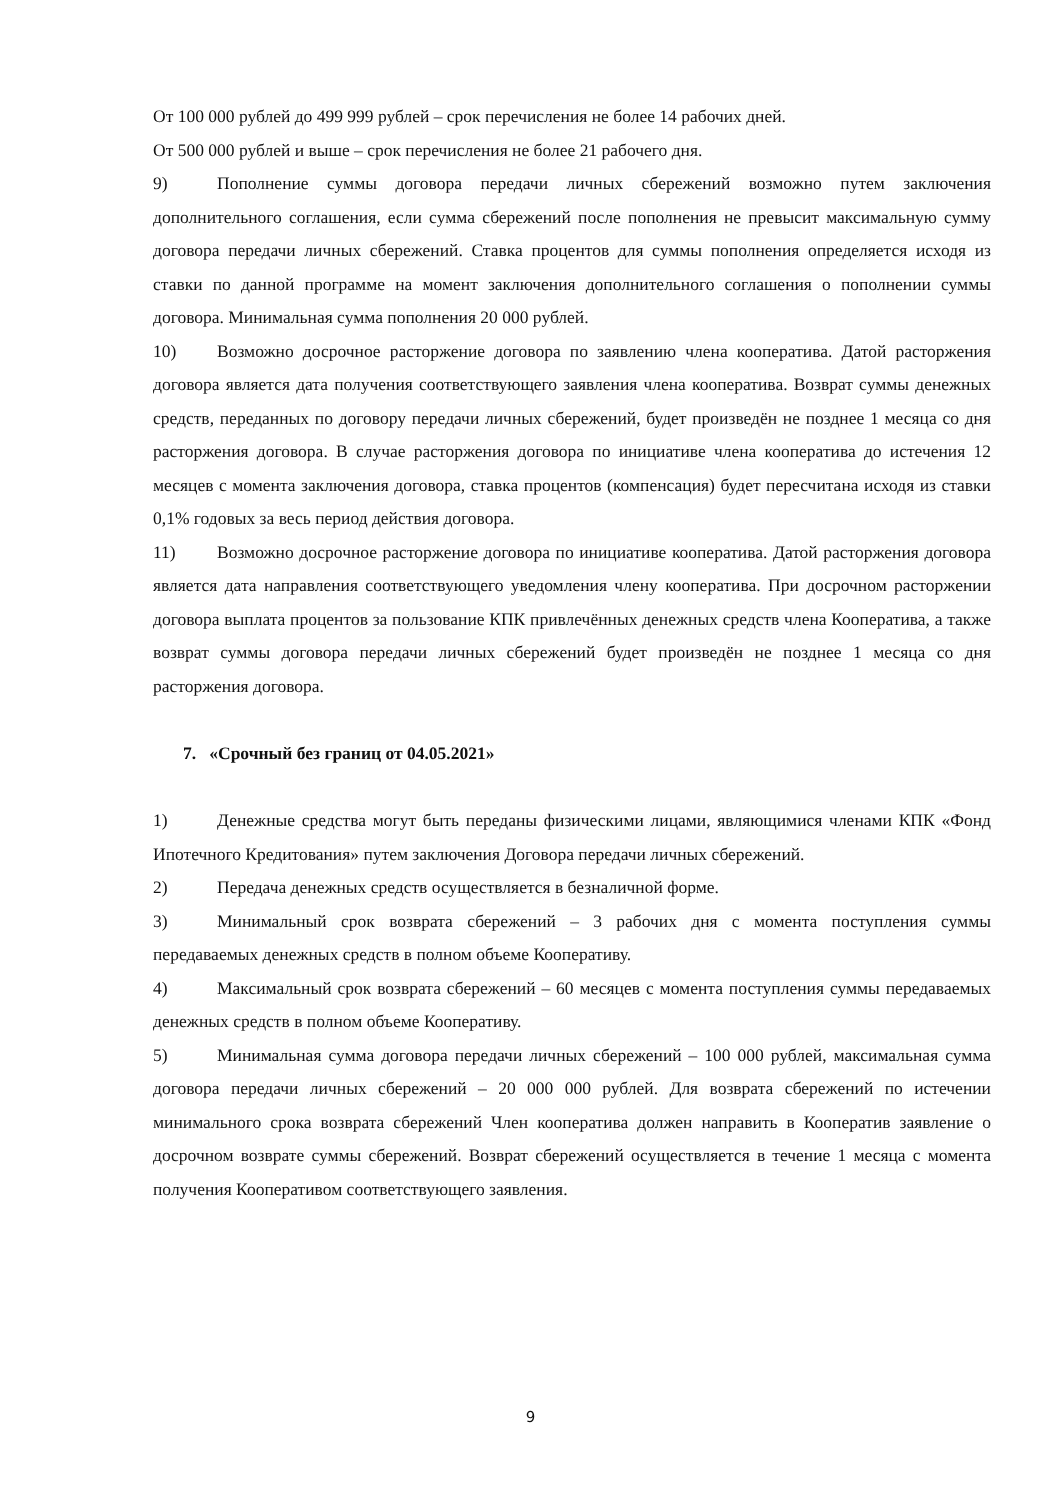От 100 000 рублей до 499 999 рублей – срок перечисления не более 14 рабочих дней.
От 500 000 рублей и выше – срок перечисления не более 21 рабочего дня.
9) Пополнение суммы договора передачи личных сбережений возможно путем заключения дополнительного соглашения, если сумма сбережений после пополнения не превысит максимальную сумму договора передачи личных сбережений. Ставка процентов для суммы пополнения определяется исходя из ставки по данной программе на момент заключения дополнительного соглашения о пополнении суммы договора. Минимальная сумма пополнения 20 000 рублей.
10) Возможно досрочное расторжение договора по заявлению члена кооператива. Датой расторжения договора является дата получения соответствующего заявления члена кооператива. Возврат суммы денежных средств, переданных по договору передачи личных сбережений, будет произведён не позднее 1 месяца со дня расторжения договора. В случае расторжения договора по инициативе члена кооператива до истечения 12 месяцев с момента заключения договора, ставка процентов (компенсация) будет пересчитана исходя из ставки 0,1% годовых за весь период действия договора.
11) Возможно досрочное расторжение договора по инициативе кооператива. Датой расторжения договора является дата направления соответствующего уведомления члену кооператива. При досрочном расторжении договора выплата процентов за пользование КПК привлечённых денежных средств члена Кооператива, а также возврат суммы договора передачи личных сбережений будет произведён не позднее 1 месяца со дня расторжения договора.
7. «Срочный без границ от 04.05.2021»
1) Денежные средства могут быть переданы физическими лицами, являющимися членами КПК «Фонд Ипотечного Кредитования» путем заключения Договора передачи личных сбережений.
2) Передача денежных средств осуществляется в безналичной форме.
3) Минимальный срок возврата сбережений – 3 рабочих дня с момента поступления суммы передаваемых денежных средств в полном объеме Кооперативу.
4) Максимальный срок возврата сбережений – 60 месяцев с момента поступления суммы передаваемых денежных средств в полном объеме Кооперативу.
5) Минимальная сумма договора передачи личных сбережений – 100 000 рублей, максимальная сумма договора передачи личных сбережений – 20 000 000 рублей. Для возврата сбережений по истечении минимального срока возврата сбережений Член кооператива должен направить в Кооператив заявление о досрочном возврате суммы сбережений. Возврат сбережений осуществляется в течение 1 месяца с момента получения Кооперативом соответствующего заявления.
9